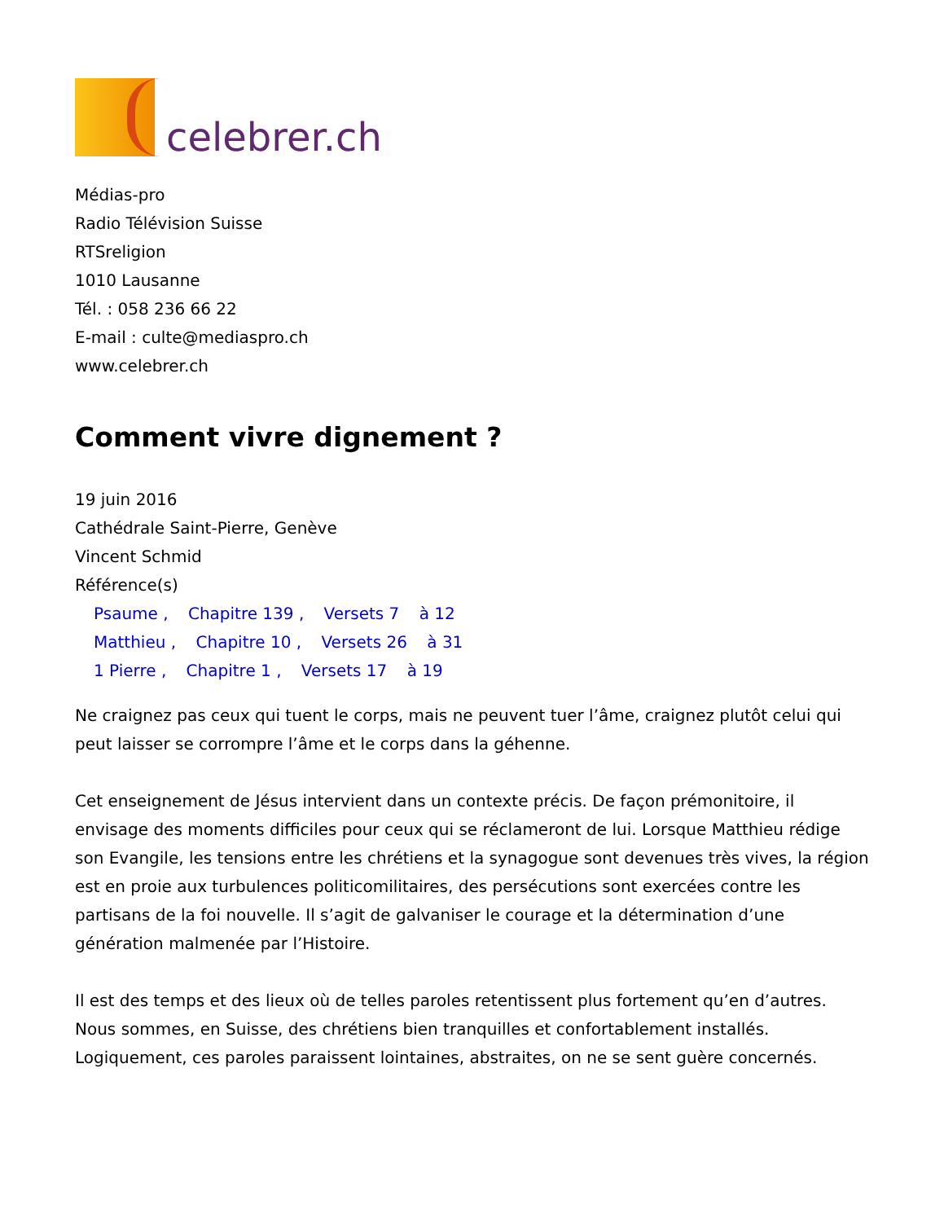celebrer.ch
Médias-pro
Radio Télévision Suisse
RTSreligion
1010 Lausanne
Tél. : 058 236 66 22
E-mail : culte@mediaspro.ch
www.celebrer.ch
Comment vivre dignement ?
19 juin 2016
Cathédrale Saint-Pierre, Genève
Vincent Schmid
Référence(s)
Psaume , Chapitre 139 , Versets 7 à 12
Matthieu , Chapitre 10 , Versets 26 à 31
1 Pierre , Chapitre 1 , Versets 17 à 19
Ne craignez pas ceux qui tuent le corps, mais ne peuvent tuer l’âme, craignez plutôt celui qui peut laisser se corrompre l’âme et le corps dans la géhenne.
Cet enseignement de Jésus intervient dans un contexte précis. De façon prémonitoire, il envisage des moments difficiles pour ceux qui se réclameront de lui. Lorsque Matthieu rédige son Evangile, les tensions entre les chrétiens et la synagogue sont devenues très vives, la région est en proie aux turbulences politicomilitaires, des persécutions sont exercées contre les partisans de la foi nouvelle. Il s’agit de galvaniser le courage et la détermination d’une génération malmenée par l’Histoire.
Il est des temps et des lieux où de telles paroles retentissent plus fortement qu’en d’autres. Nous sommes, en Suisse, des chrétiens bien tranquilles et confortablement installés. Logiquement, ces paroles paraissent lointaines, abstraites, on ne se sent guère concernés.